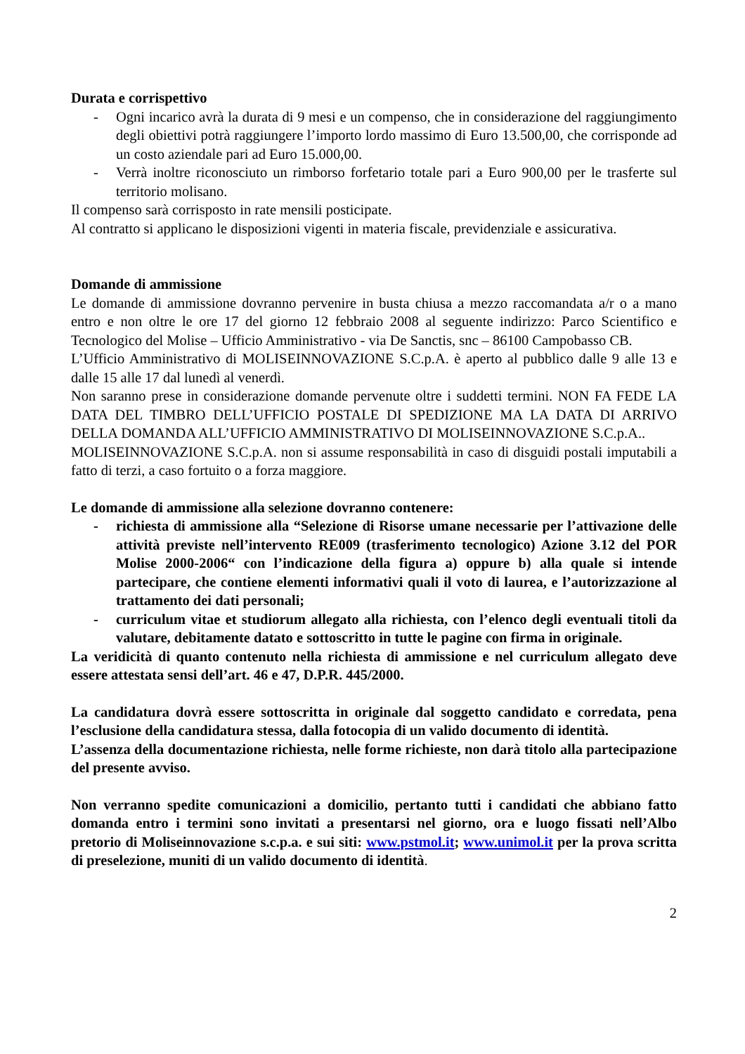Durata e corrispettivo
- Ogni incarico avrà la durata di 9 mesi e un compenso, che in considerazione del raggiungimento degli obiettivi potrà raggiungere l’importo lordo massimo di Euro 13.500,00, che corrisponde ad un costo aziendale pari ad Euro 15.000,00.
- Verrà inoltre riconosciuto un rimborso forfetario totale pari a Euro 900,00 per le trasferte sul territorio molisano.
Il compenso sarà corrisposto in rate mensili posticipate.
Al contratto si applicano le disposizioni vigenti in materia fiscale, previdenziale e assicurativa.
Domande di ammissione
Le domande di ammissione dovranno pervenire in busta chiusa a mezzo raccomandata a/r o a mano entro e non oltre le ore 17 del giorno 12 febbraio 2008 al seguente indirizzo: Parco Scientifico e Tecnologico del Molise – Ufficio Amministrativo - via De Sanctis, snc – 86100 Campobasso CB.
L’Ufficio Amministrativo di MOLISEINNOVAZIONE S.C.p.A. è aperto al pubblico dalle 9 alle 13 e dalle 15 alle 17 dal lunedì al venerdì.
Non saranno prese in considerazione domande pervenute oltre i suddetti termini. NON FA FEDE LA DATA DEL TIMBRO DELL’UFFICIO POSTALE DI SPEDIZIONE MA LA DATA DI ARRIVO DELLA DOMANDA ALL’UFFICIO AMMINISTRATIVO DI MOLISEINNOVAZIONE S.C.p.A..
MOLISEINNOVAZIONE S.C.p.A. non si assume responsabilità in caso di disguidi postali imputabili a fatto di terzi, a caso fortuito o a forza maggiore.
Le domande di ammissione alla selezione dovranno contenere:
- richiesta di ammissione alla “Selezione di Risorse umane necessarie per l’attivazione delle attività previste nell’intervento RE009 (trasferimento tecnologico) Azione 3.12 del POR Molise 2000-2006“ con l’indicazione della figura a) oppure b) alla quale si intende partecipare, che contiene elementi informativi quali il voto di laurea, e l’autorizzazione al trattamento dei dati personali;
- curriculum vitae et studiorum allegato alla richiesta, con l’elenco degli eventuali titoli da valutare, debitamente datato e sottoscritto in tutte le pagine con firma in originale.
La veridicità di quanto contenuto nella richiesta di ammissione e nel curriculum allegato deve essere attestata sensi dell’art. 46 e 47, D.P.R. 445/2000.
La candidatura dovrà essere sottoscritta in originale dal soggetto candidato e corredata, pena l’esclusione della candidatura stessa, dalla fotocopia di un valido documento di identità.
L’assenza della documentazione richiesta, nelle forme richieste, non darà titolo alla partecipazione del presente avviso.
Non verranno spedite comunicazioni a domicilio, pertanto tutti i candidati che abbiano fatto domanda entro i termini sono invitati a presentarsi nel giorno, ora e luogo fissati nell’Albo pretorio di Moliseinnovazione s.c.p.a. e sui siti: www.pstmol.it; www.unimol.it per la prova scritta di preselezione, muniti di un valido documento di identità.
2